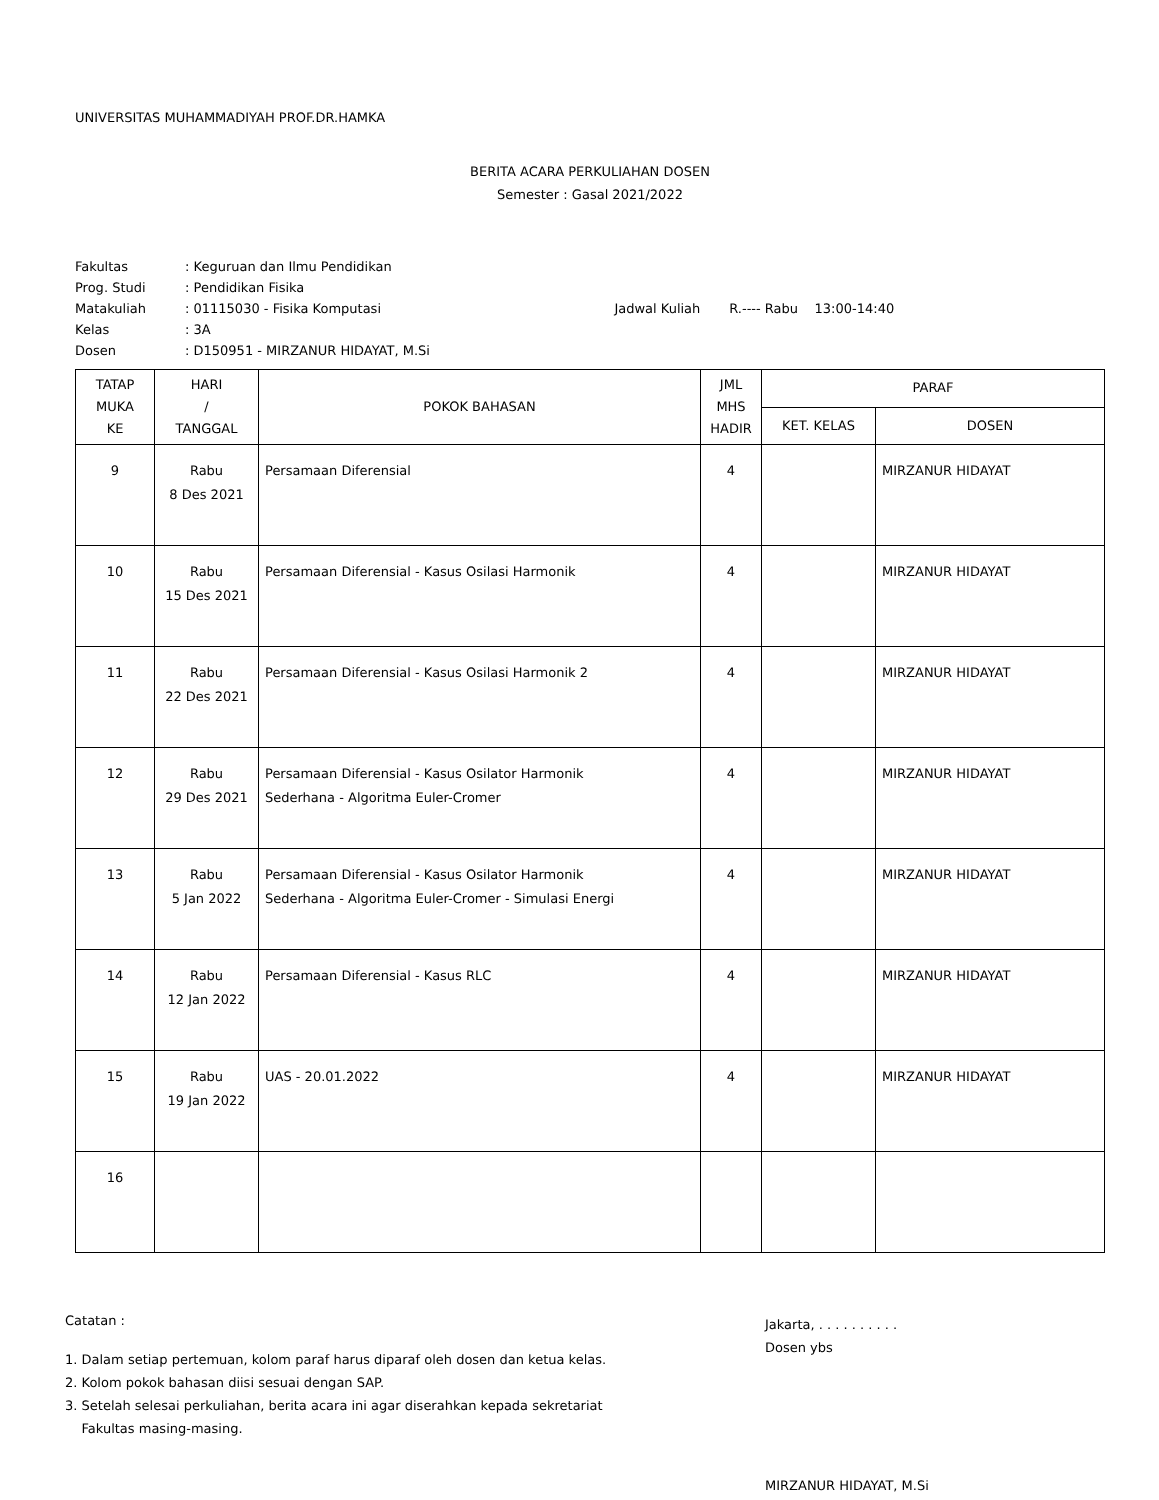UNIVERSITAS MUHAMMADIYAH PROF.DR.HAMKA
BERITA ACARA PERKULIAHAN DOSEN
Semester : Gasal 2021/2022
| Fakultas | : Keguruan dan Ilmu Pendidikan | |
| Prog. Studi | : Pendidikan Fisika | |
| Matakuliah | : 01115030 - Fisika Komputasi | Jadwal Kuliah R.---- Rabu 13:00-14:40 |
| Kelas | : 3A | |
| Dosen | : D150951 - MIRZANUR HIDAYAT, M.Si | |
| TATAP MUKA KE | HARI / TANGGAL | POKOK BAHASAN | JML MHS HADIR | PARAF | |
| --- | --- | --- | --- | --- | --- |
| | | | | KET. KELAS | DOSEN |
| 9 | Rabu 8 Des 2021 | Persamaan Diferensial | 4 | | MIRZANUR HIDAYAT |
| 10 | Rabu 15 Des 2021 | Persamaan Diferensial - Kasus Osilasi Harmonik | 4 | | MIRZANUR HIDAYAT |
| 11 | Rabu 22 Des 2021 | Persamaan Diferensial - Kasus Osilasi Harmonik 2 | 4 | | MIRZANUR HIDAYAT |
| 12 | Rabu 29 Des 2021 | Persamaan Diferensial - Kasus Osilator Harmonik Sederhana - Algoritma Euler-Cromer | 4 | | MIRZANUR HIDAYAT |
| 13 | Rabu 5 Jan 2022 | Persamaan Diferensial - Kasus Osilator Harmonik Sederhana - Algoritma Euler-Cromer - Simulasi Energi | 4 | | MIRZANUR HIDAYAT |
| 14 | Rabu 12 Jan 2022 | Persamaan Diferensial - Kasus RLC | 4 | | MIRZANUR HIDAYAT |
| 15 | Rabu 19 Jan 2022 | UAS - 20.01.2022 | 4 | | MIRZANUR HIDAYAT |
| 16 | | | | | |
Catatan :
1. Dalam setiap pertemuan, kolom paraf harus diparaf oleh dosen dan ketua kelas.
2. Kolom pokok bahasan diisi sesuai dengan SAP.
3. Setelah selesai perkuliahan, berita acara ini agar diserahkan kepada sekretariat
Fakultas masing-masing.
Jakarta, . . . . . . . . . .
Dosen ybs
MIRZANUR HIDAYAT, M.Si